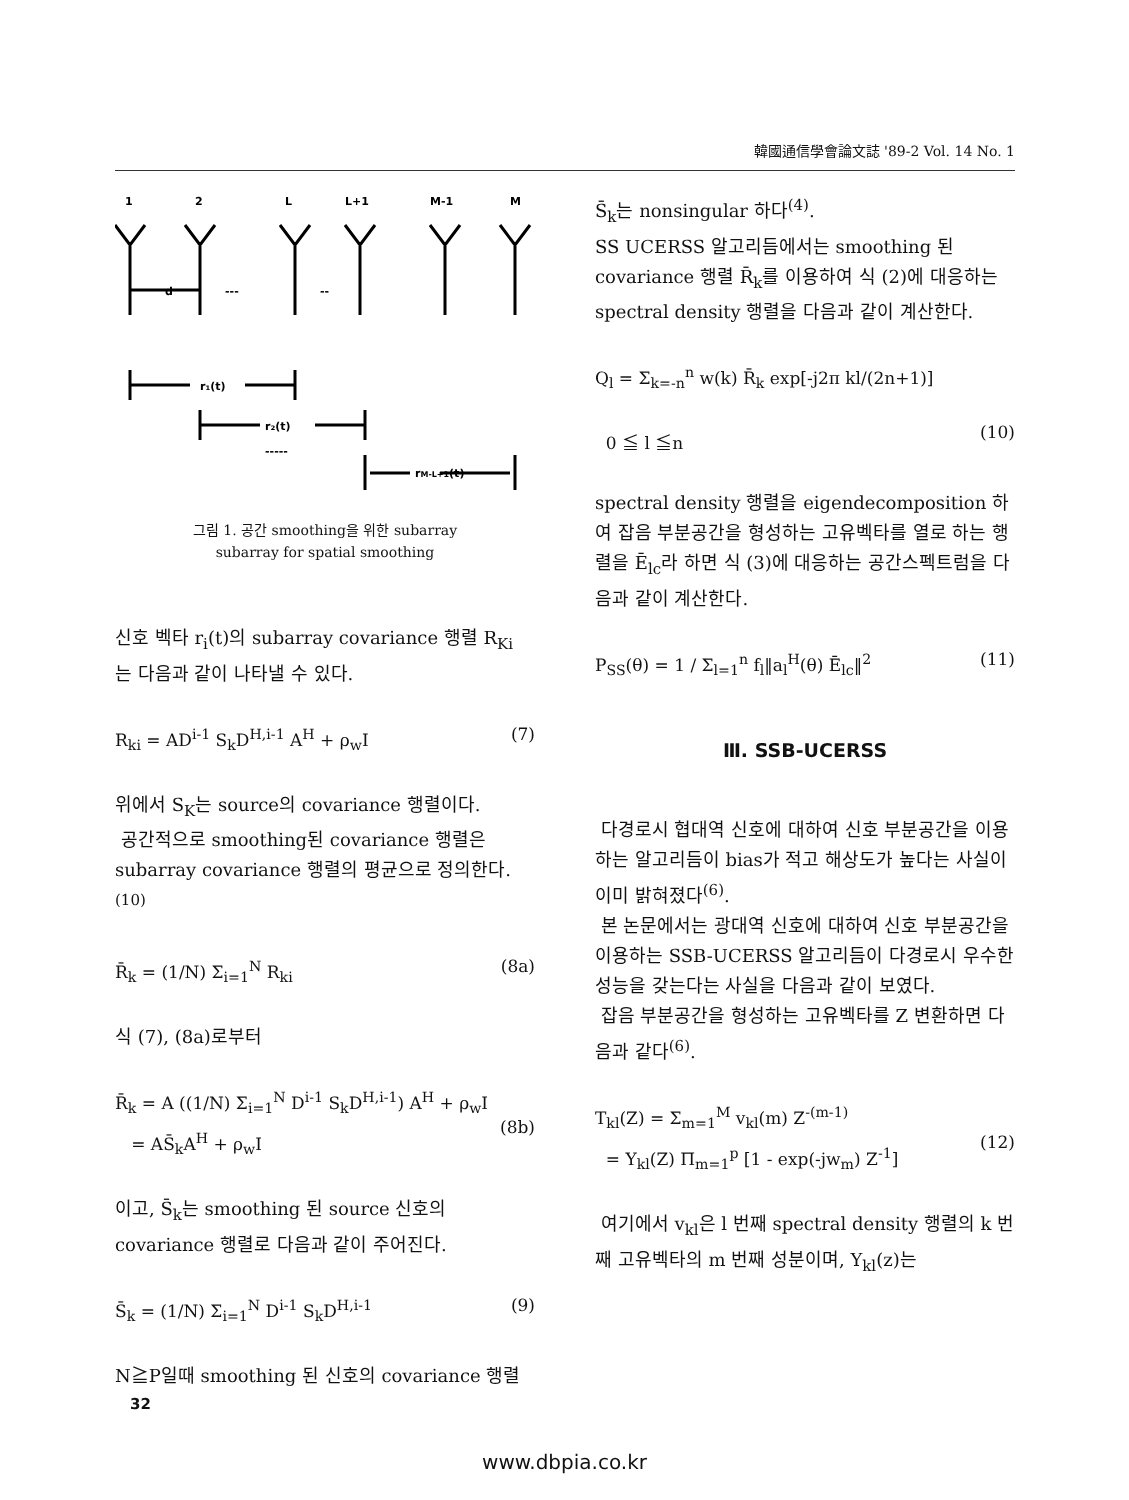韓國通信學會論文誌 '89-2 Vol. 14 No. 1
1
2
L
L+1
M-1
M
d
---
--
r₁(t)
r₂(t)
-----
rM-L+1(t)
그림 1. 공간 smoothing을 위한 subarray
subarray for spatial smoothing
신호 벡타 r<sub>i</sub>(t)의 subarray covariance 행렬 R<sub>Ki</sub> 는 다음과 같이 나타낼 수 있다.
R<sub>ki</sub> = AD<sup>i-1</sup> S<sub>k</sub>D<sup>H,i-1</sup> A<sup>H</sup> + ρ<sub>w</sub>I (7)
위에서 S<sub>K</sub>는 source의 covariance 행렬이다.
공간적으로 smoothing된 covariance 행렬은 subarray covariance 행렬의 평균으로 정의한다.<sup>(10)</sup>
R̄<sub>k</sub> = (1/N) Σ<sub>i=1</sub><sup>N</sup> R<sub>ki</sub> (8a)
식 (7), (8a)로부터
R̄<sub>k</sub> = A ((1/N) Σ<sub>i=1</sub><sup>N</sup> D<sup>i-1</sup> S<sub>k</sub>D<sup>H,i-1</sup>) A<sup>H</sup> + ρ<sub>w</sub>I
= AS̄<sub>k</sub>A<sup>H</sup> + ρ<sub>w</sub>I
(8b)
이고, S̄<sub>k</sub>는 smoothing 된 source 신호의 covariance 행렬로 다음과 같이 주어진다.
S̄<sub>k</sub> = (1/N) Σ<sub>i=1</sub><sup>N</sup> D<sup>i-1</sup> S<sub>k</sub>D<sup>H,i-1</sup> (9)
N≧P일때 smoothing 된 신호의 covariance 행렬
S̄<sub>k</sub>는 nonsingular 하다<sup>(4)</sup>.
SS UCERSS 알고리듬에서는 smoothing 된 covariance 행렬 R̄<sub>k</sub>를 이용하여 식 (2)에 대응하는 spectral density 행렬을 다음과 같이 계산한다.
Q<sub>l</sub> = Σ<sub>k=-n</sub><sup>n</sup> w(k) R̄<sub>k</sub> exp[-j2π kl/(2n+1)]
0 ≦ l ≦n
(10)
spectral density 행렬을 eigendecomposition 하여 잡음 부분공간을 형성하는 고유벡타를 열로 하는 행렬을 Ē<sub>lc</sub>라 하면 식 (3)에 대응하는 공간스펙트럼을 다음과 같이 계산한다.
P<sub>SS</sub>(θ) = 1 / Σ<sub>l=1</sub><sup>n</sup> f<sub>l</sub>‖a<sub>l</sub><sup>H</sup>(θ) Ē<sub>lc</sub>‖<sup>2</sup> (11)
Ⅲ. SSB-UCERSS
다경로시 협대역 신호에 대하여 신호 부분공간을 이용하는 알고리듬이 bias가 적고 해상도가 높다는 사실이 이미 밝혀졌다<sup>(6)</sup>.
본 논문에서는 광대역 신호에 대하여 신호 부분공간을 이용하는 SSB-UCERSS 알고리듬이 다경로시 우수한 성능을 갖는다는 사실을 다음과 같이 보였다.
잡음 부분공간을 형성하는 고유벡타를 Z 변환하면 다음과 같다<sup>(6)</sup>.
T<sub>kl</sub>(Z) = Σ<sub>m=1</sub><sup>M</sup> v<sub>kl</sub>(m) Z<sup>-(m-1)</sup>
= Y<sub>kl</sub>(Z) Π<sub>m=1</sub><sup>p</sup> [1 - exp(-jw<sub>m</sub>) Z<sup>-1</sup>]
(12)
여기에서 v<sub>kl</sub>은 l 번째 spectral density 행렬의 k 번째 고유벡타의 m 번째 성분이며, Y<sub>kl</sub>(z)는
32
www.dbpia.co.kr